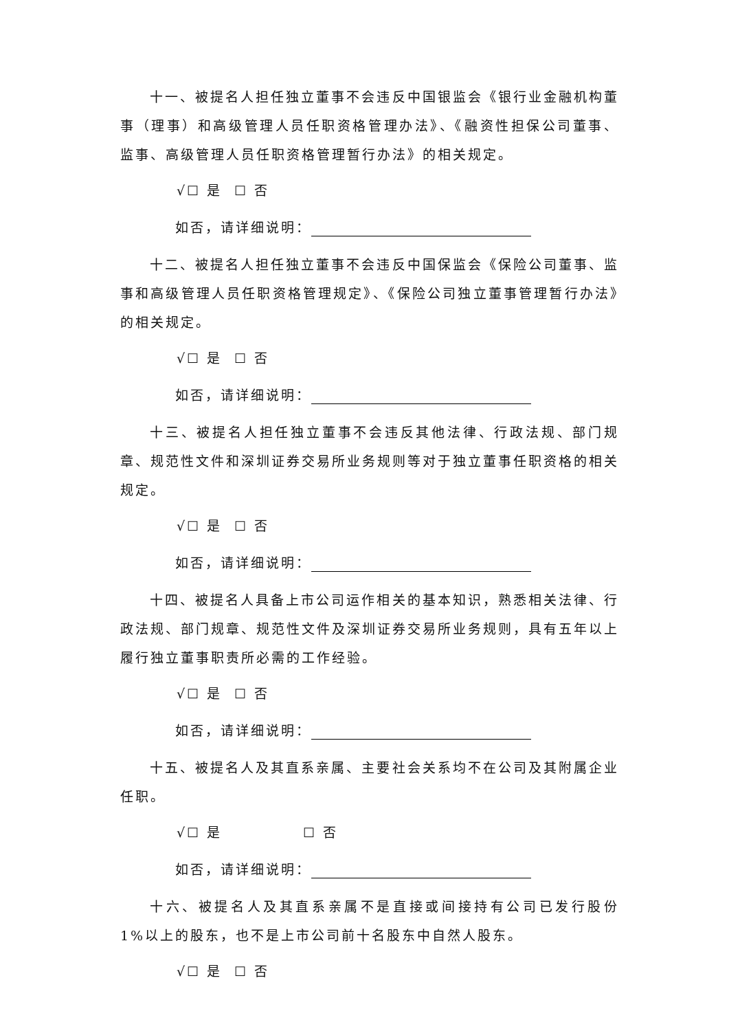十一、被提名人担任独立董事不会违反中国银监会《银行业金融机构董事（理事）和高级管理人员任职资格管理办法》、《融资性担保公司董事、监事、高级管理人员任职资格管理暂行办法》的相关规定。
√☐ 是 ☐ 否
如否，请详细说明：
十二、被提名人担任独立董事不会违反中国保监会《保险公司董事、监事和高级管理人员任职资格管理规定》、《保险公司独立董事管理暂行办法》的相关规定。
√☐ 是 ☐ 否
如否，请详细说明：
十三、被提名人担任独立董事不会违反其他法律、行政法规、部门规章、规范性文件和深圳证券交易所业务规则等对于独立董事任职资格的相关规定。
√☐ 是 ☐ 否
如否，请详细说明：
十四、被提名人具备上市公司运作相关的基本知识，熟悉相关法律、行政法规、部门规章、规范性文件及深圳证券交易所业务规则，具有五年以上履行独立董事职责所必需的工作经验。
√☐ 是 ☐ 否
如否，请详细说明：
十五、被提名人及其直系亲属、主要社会关系均不在公司及其附属企业任职。
√☐ 是 ☐ 否
如否，请详细说明：
十六、被提名人及其直系亲属不是直接或间接持有公司已发行股份 1%以上的股东，也不是上市公司前十名股东中自然人股东。
√☐ 是 ☐ 否